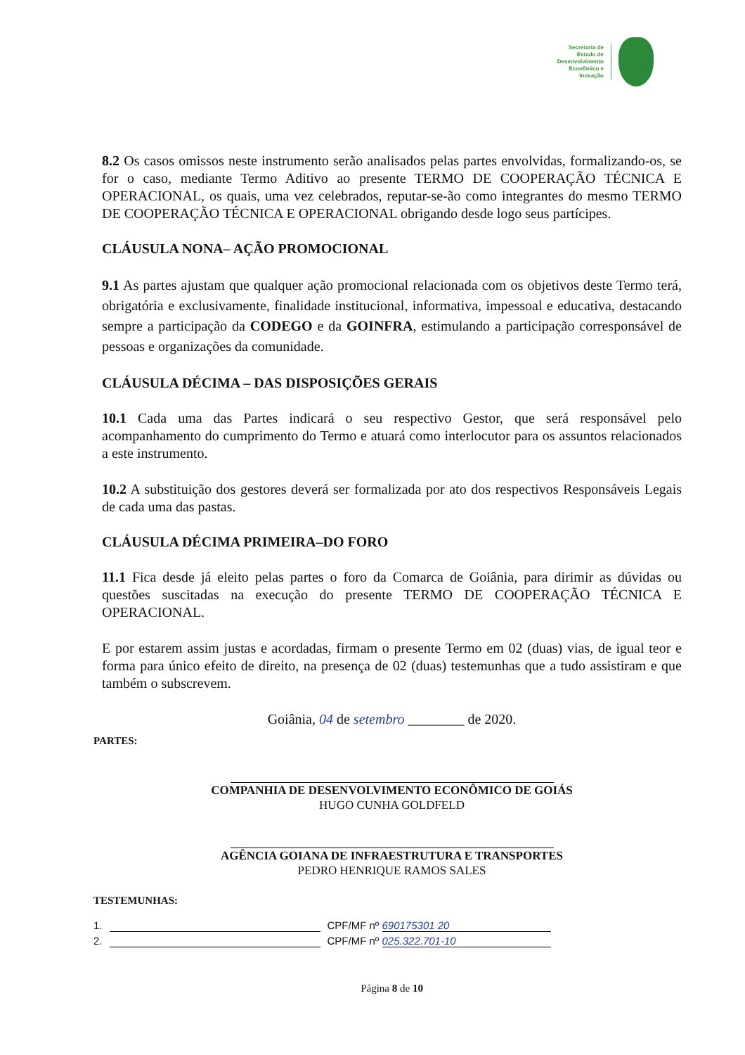Secretaria de
Estado de
Desenvolvimento
Econômico e
Inovação
8.2 Os casos omissos neste instrumento serão analisados pelas partes envolvidas, formalizando-os, se for o caso, mediante Termo Aditivo ao presente TERMO DE COOPERAÇÃO TÉCNICA E OPERACIONAL, os quais, uma vez celebrados, reputar-se-ão como integrantes do mesmo TERMO DE COOPERAÇÃO TÉCNICA E OPERACIONAL obrigando desde logo seus partícipes.
CLÁUSULA NONA– AÇÃO PROMOCIONAL
9.1 As partes ajustam que qualquer ação promocional relacionada com os objetivos deste Termo terá, obrigatória e exclusivamente, finalidade institucional, informativa, impessoal e educativa, destacando sempre a participação da CODEGO e da GOINFRA, estimulando a participação corresponsável de pessoas e organizações da comunidade.
CLÁUSULA DÉCIMA – DAS DISPOSIÇÕES GERAIS
10.1 Cada uma das Partes indicará o seu respectivo Gestor, que será responsável pelo acompanhamento do cumprimento do Termo e atuará como interlocutor para os assuntos relacionados a este instrumento.
10.2 A substituição dos gestores deverá ser formalizada por ato dos respectivos Responsáveis Legais de cada uma das pastas.
CLÁUSULA DÉCIMA PRIMEIRA–DO FORO
11.1 Fica desde já eleito pelas partes o foro da Comarca de Goiânia, para dirimir as dúvidas ou questões suscitadas na execução do presente TERMO DE COOPERAÇÃO TÉCNICA E OPERACIONAL.
E por estarem assim justas e acordadas, firmam o presente Termo em 02 (duas) vias, de igual teor e forma para único efeito de direito, na presença de 02 (duas) testemunhas que a tudo assistiram e que também o subscrevem.
Goiânia, 04 de setembro ________ de 2020.
PARTES:
COMPANHIA DE DESENVOLVIMENTO ECONÔMICO DE GOIÁS
HUGO CUNHA GOLDFELD
AGÊNCIA GOIANA DE INFRAESTRUTURA E TRANSPORTES
PEDRO HENRIQUE RAMOS SALES
TESTEMUNHAS:
1. CPF/MF nº 690175301 20
2. CPF/MF nº 025.322.701-10
Página 8 de 10